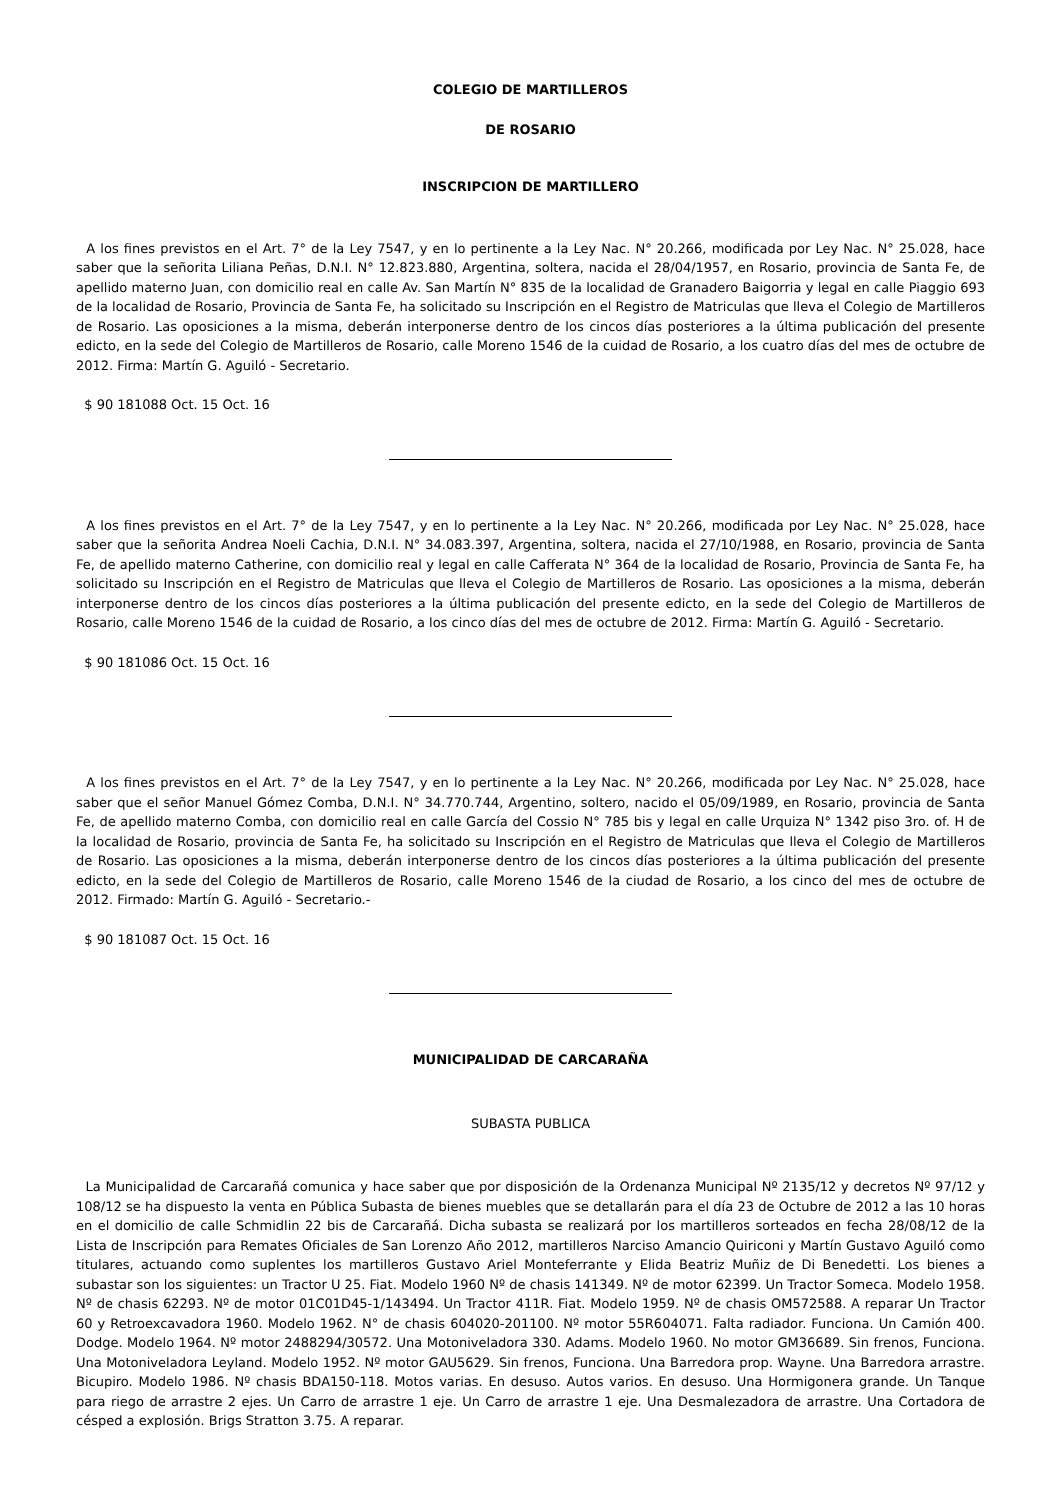COLEGIO DE MARTILLEROS
DE ROSARIO
INSCRIPCION DE MARTILLERO
A los fines previstos en el Art. 7° de la Ley 7547, y en lo pertinente a la Ley Nac. N° 20.266, modificada por Ley Nac. N° 25.028, hace saber que la señorita Liliana Peñas, D.N.I. N° 12.823.880, Argentina, soltera, nacida el 28/04/1957, en Rosario, provincia de Santa Fe, de apellido materno Juan, con domicilio real en calle Av. San Martín N° 835 de la localidad de Granadero Baigorria y legal en calle Piaggio 693 de la localidad de Rosario, Provincia de Santa Fe, ha solicitado su Inscripción en el Registro de Matriculas que lleva el Colegio de Martilleros de Rosario. Las oposiciones a la misma, deberán interponerse dentro de los cincos días posteriores a la última publicación del presente edicto, en la sede del Colegio de Martilleros de Rosario, calle Moreno 1546 de la cuidad de Rosario, a los cuatro días del mes de octubre de 2012. Firma: Martín G. Aguiló - Secretario.
$ 90 181088 Oct. 15 Oct. 16
A los fines previstos en el Art. 7° de la Ley 7547, y en lo pertinente a la Ley Nac. N° 20.266, modificada por Ley Nac. N° 25.028, hace saber que la señorita Andrea Noeli Cachia, D.N.I. N° 34.083.397, Argentina, soltera, nacida el 27/10/1988, en Rosario, provincia de Santa Fe, de apellido materno Catherine, con domicilio real y legal en calle Cafferata N° 364 de la localidad de Rosario, Provincia de Santa Fe, ha solicitado su Inscripción en el Registro de Matriculas que lleva el Colegio de Martilleros de Rosario. Las oposiciones a la misma, deberán interponerse dentro de los cincos días posteriores a la última publicación del presente edicto, en la sede del Colegio de Martilleros de Rosario, calle Moreno 1546 de la cuidad de Rosario, a los cinco días del mes de octubre de 2012. Firma: Martín G. Aguiló - Secretario.
$ 90 181086 Oct. 15 Oct. 16
A los fines previstos en el Art. 7° de la Ley 7547, y en lo pertinente a la Ley Nac. N° 20.266, modificada por Ley Nac. N° 25.028, hace saber que el señor Manuel Gómez Comba, D.N.I. N° 34.770.744, Argentino, soltero, nacido el 05/09/1989, en Rosario, provincia de Santa Fe, de apellido materno Comba, con domicilio real en calle García del Cossio N° 785 bis y legal en calle Urquiza N° 1342 piso 3ro. of. H de la localidad de Rosario, provincia de Santa Fe, ha solicitado su Inscripción en el Registro de Matriculas que lleva el Colegio de Martilleros de Rosario. Las oposiciones a la misma, deberán interponerse dentro de los cincos días posteriores a la última publicación del presente edicto, en la sede del Colegio de Martilleros de Rosario, calle Moreno 1546 de la ciudad de Rosario, a los cinco del mes de octubre de 2012. Firmado: Martín G. Aguiló - Secretario.-
$ 90 181087 Oct. 15 Oct. 16
MUNICIPALIDAD DE CARCARAÑA
SUBASTA PUBLICA
La Municipalidad de Carcarañá comunica y hace saber que por disposición de la Ordenanza Municipal Nº 2135/12 y decretos Nº 97/12 y 108/12 se ha dispuesto la venta en Pública Subasta de bienes muebles que se detallarán para el día 23 de Octubre de 2012 a las 10 horas en el domicilio de calle Schmidlin 22 bis de Carcarañá. Dicha subasta se realizará por los martilleros sorteados en fecha 28/08/12 de la Lista de Inscripción para Remates Oficiales de San Lorenzo Año 2012, martilleros Narciso Amancio Quiriconi y Martín Gustavo Aguiló como titulares, actuando como suplentes los martilleros Gustavo Ariel Monteferrante y Elida Beatriz Muñiz de Di Benedetti. Los bienes a subastar son los siguientes: un Tractor U 25. Fiat. Modelo 1960 Nº de chasis 141349. Nº de motor 62399. Un Tractor Someca. Modelo 1958. Nº de chasis 62293. Nº de motor 01C01D45-1/143494. Un Tractor 411R. Fiat. Modelo 1959. Nº de chasis OM572588. A reparar Un Tractor 60 y Retroexcavadora 1960. Modelo 1962. N° de chasis 604020-201100. Nº motor 55R604071. Falta radiador. Funciona. Un Camión 400. Dodge. Modelo 1964. Nº motor 2488294/30572. Una Motoniveladora 330. Adams. Modelo 1960. No motor GM36689. Sin frenos, Funciona. Una Motoniveladora Leyland. Modelo 1952. Nº motor GAU5629. Sin frenos, Funciona. Una Barredora prop. Wayne. Una Barredora arrastre. Bicupiro. Modelo 1986. Nº chasis BDA150-118. Motos varias. En desuso. Autos varios. En desuso. Una Hormigonera grande. Un Tanque para riego de arrastre 2 ejes. Un Carro de arrastre 1 eje. Un Carro de arrastre 1 eje. Una Desmalezadora de arrastre. Una Cortadora de césped a explosión. Brigs Stratton 3.75. A reparar.